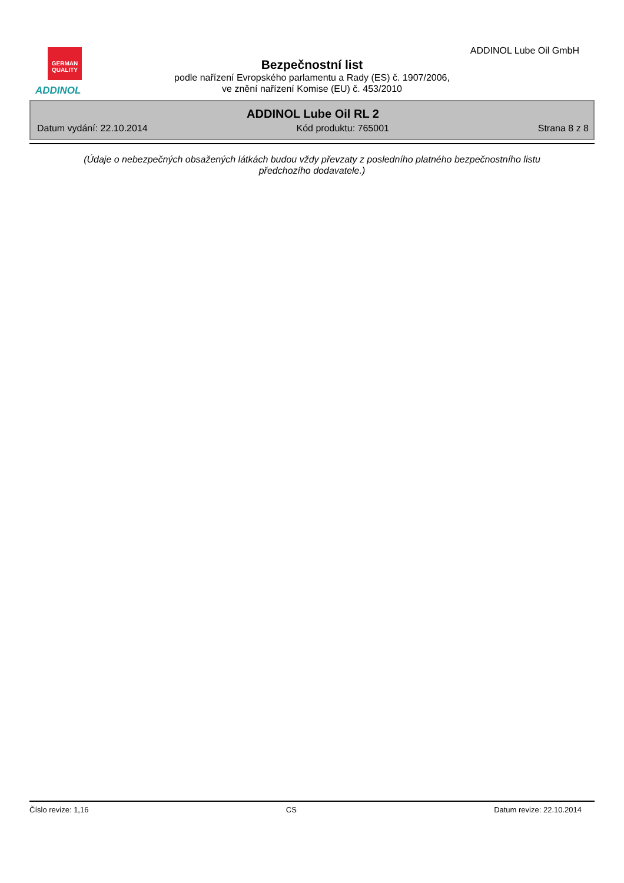GERMAN
QUALITY
ADDINOL
ADDINOL Lube Oil GmbH
Bezpečnostní list
podle nařízení Evropského parlamentu a Rady (ES) č. 1907/2006,
ve znění nařízení Komise (EU) č. 453/2010
ADDINOL Lube Oil RL 2
Datum vydání: 22.10.2014 Kód produktu: 765001 Strana 8 z 8
(Údaje o nebezpečných obsažených látkách budou vždy převzaty z posledního platného bezpečnostního listu předchozího dodavatele.)
Číslo revize: 1,16 CS Datum revize: 22.10.2014